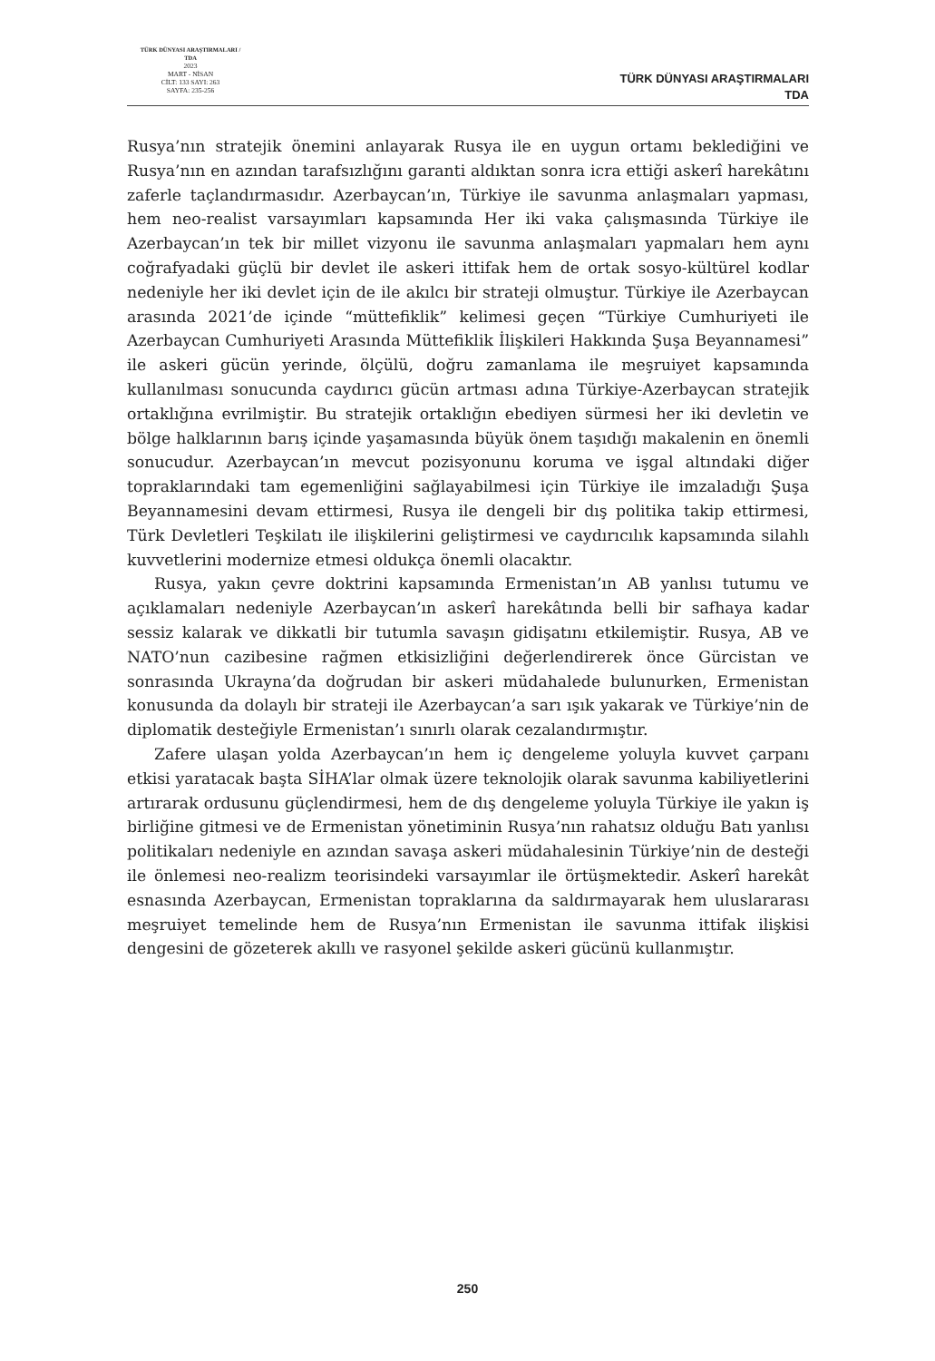TÜRK DÜNYASI ARAŞTIRMALARI / TDA
2023
MART - NİSAN
CİLT: 133 SAYI: 263
SAYFA: 235-256
TÜRK DÜNYASI ARAŞTIRMALARI
TDA
Rusya’nın stratejik önemini anlayarak Rusya ile en uygun ortamı beklediğini ve Rusya’nın en azından tarafsızlığını garanti aldıktan sonra icra ettiği askerî harekâtını zaferle taçlandırmasıdır. Azerbaycan’ın, Türkiye ile savunma anlaşmaları yapması, hem neo-realist varsayımları kapsamında Her iki vaka çalışmasında Türkiye ile Azerbaycan’ın tek bir millet vizyonu ile savunma anlaşmaları yapmaları hem aynı coğrafyadaki güçlü bir devlet ile askeri ittifak hem de ortak sosyo-kültürel kodlar nedeniyle her iki devlet için de ile akılcı bir strateji olmuştur. Türkiye ile Azerbaycan arasında 2021’de içinde “müttefiklik” kelimesi geçen “Türkiye Cumhuriyeti ile Azerbaycan Cumhuriyeti Arasında Müttefiklik İlişkileri Hakkında Şuşa Beyannamesi” ile askeri gücün yerinde, ölçülü, doğru zamanlama ile meşruiyet kapsamında kullanılması sonucunda caydırıcı gücün artması adına Türkiye-Azerbaycan stratejik ortaklığına evrilmiştir. Bu stratejik ortaklığın ebediyen sürmesi her iki devletin ve bölge halklarının barış içinde yaşamasında büyük önem taşıdığı makalenin en önemli sonucudur. Azerbaycan’ın mevcut pozisyonunu koruma ve işgal altındaki diğer topraklarındaki tam egemenliğini sağlayabilmesi için Türkiye ile imzaladığı Şuşa Beyannamesini devam ettirmesi, Rusya ile dengeli bir dış politika takip ettirmesi, Türk Devletleri Teşkilatı ile ilişkilerini geliştirmesi ve caydırıcılık kapsamında silahlı kuvvetlerini modernize etmesi oldukça önemli olacaktır.
Rusya, yakın çevre doktrini kapsamında Ermenistan’ın AB yanlısı tutumu ve açıklamaları nedeniyle Azerbaycan’ın askerî harekâtında belli bir safhaya kadar sessiz kalarak ve dikkatli bir tutumla savaşın gidişatını etkilemiştir. Rusya, AB ve NATO’nun cazibesine rağmen etkisizliğini değerlendirerek önce Gürcistan ve sonrasında Ukrayna’da doğrudan bir askeri müdahalede bulunurken, Ermenistan konusunda da dolaylı bir strateji ile Azerbaycan’a sarı ışık yakarak ve Türkiye’nin de diplomatik desteğiyle Ermenistan’ı sınırlı olarak cezalandırmıştır.
Zafere ulaşan yolda Azerbaycan’ın hem iç dengeleme yoluyla kuvvet çarpanı etkisi yaratacak başta SİHA’lar olmak üzere teknolojik olarak savunma kabiliyetlerini artırarak ordusunu güçlendirmesi, hem de dış dengeleme yoluyla Türkiye ile yakın iş birliğine gitmesi ve de Ermenistan yönetiminin Rusya’nın rahatsız olduğu Batı yanlısı politikaları nedeniyle en azından savaşa askeri müdahalesinin Türkiye’nin de desteği ile önlemesi neo-realizm teorisindeki varsayımlar ile örtüşmektedir. Askerî harekât esnasında Azerbaycan, Ermenistan topraklarına da saldırmayarak hem uluslararası meşruiyet temelinde hem de Rusya’nın Ermenistan ile savunma ittifak ilişkisi dengesini de gözeterek akıllı ve rasyonel şekilde askeri gücünü kullanmıştır.
250